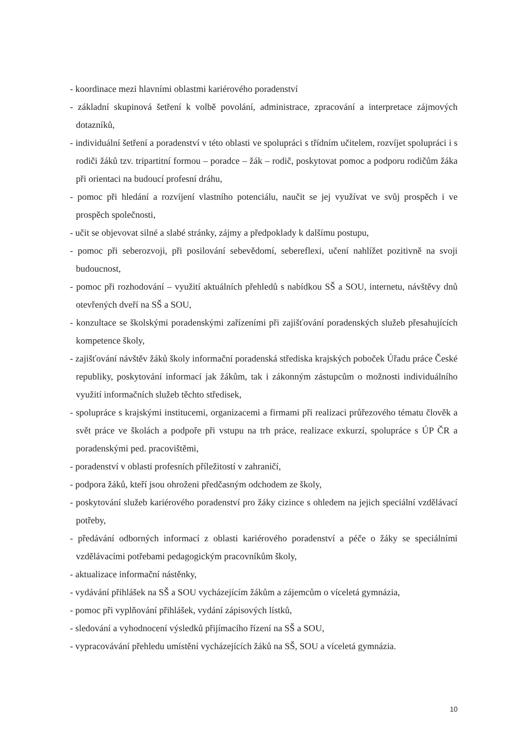- koordinace mezi hlavními oblastmi kariérového poradenství
- základní skupinová šetření k volbě povolání, administrace, zpracování a interpretace zájmových dotazníků,
- individuální šetření a poradenství v této oblasti ve spolupráci s třídním učitelem, rozvíjet spolupráci i s rodiči žáků tzv. tripartitní formou – poradce – žák – rodič, poskytovat pomoc a podporu rodičům žáka při orientaci na budoucí profesní dráhu,
- pomoc při hledání a rozvíjení vlastního potenciálu, naučit se jej využívat ve svůj prospěch i ve prospěch společnosti,
- učit se objevovat silné a slabé stránky, zájmy a předpoklady k dalšímu postupu,
- pomoc při seberozvoji, při posilování sebevědomí, sebereflexi, učení nahlížet pozitivně na svoji budoucnost,
- pomoc při rozhodování – využití aktuálních přehledů s nabídkou SŠ a SOU, internetu, návštěvy dnů otevřených dveří na SŠ a SOU,
- konzultace se školskými poradenskými zařízeními při zajišťování poradenských služeb přesahujících kompetence školy,
- zajišťování návštěv žáků školy informační poradenská střediska krajských poboček Úřadu práce České republiky, poskytování informací jak žákům, tak i zákonným zástupcům o možnosti individuálního využití informačních služeb těchto středisek,
- spolupráce s krajskými institucemi, organizacemi a firmami při realizaci průřezového tématu člověk a svět práce ve školách a podpoře při vstupu na trh práce, realizace exkurzí, spolupráce s ÚP ČR a poradenskými ped. pracovištěmi,
- poradenství v oblasti profesních příležitostí v zahraničí,
- podpora žáků, kteří jsou ohroženi předčasným odchodem ze školy,
- poskytování služeb kariérového poradenství pro žáky cizince s ohledem na jejich speciální vzdělávací potřeby,
- předávání odborných informací z oblasti kariérového poradenství a péče o žáky se speciálními vzdělávacími potřebami pedagogickým pracovníkům školy,
- aktualizace informační nástěnky,
- vydávání přihlášek na SŠ a SOU vycházejícím žákům a zájemcům o víceletá gymnázia,
- pomoc při vyplňování přihlášek, vydání zápisových lístků,
- sledování a vyhodnocení výsledků přijímacího řízení na SŠ a SOU,
- vypracovávání přehledu umístění vycházejících žáků na SŠ, SOU a víceletá gymnázia.
10